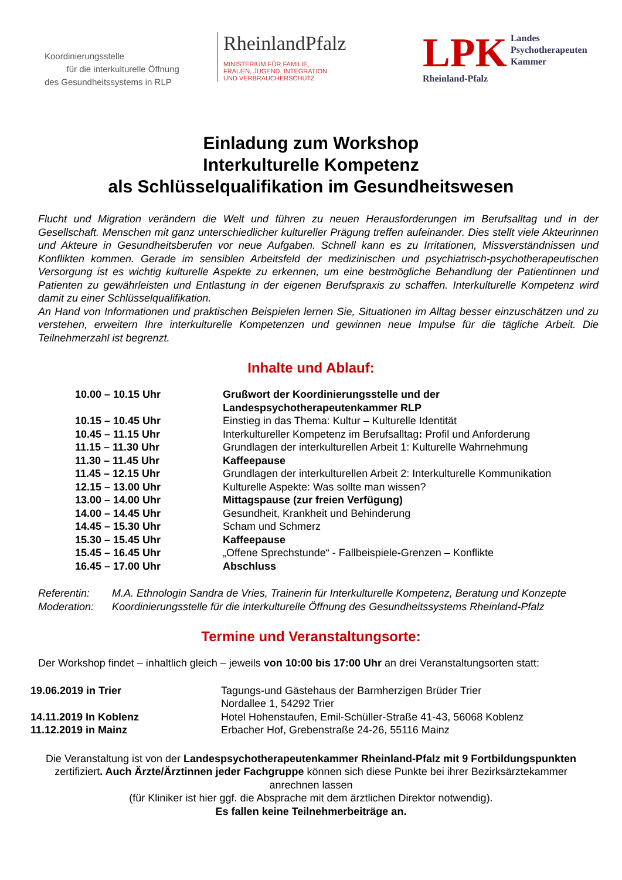Koordinierungsstelle
für die interkulturelle Öffnung
des Gesundheitssystems in RLP
RheinlandPfalz
MINISTERIUM FÜR FAMILIE,
FRAUEN, JUGEND, INTEGRATION
UND VERBRAUCHERSCHUTZ
LPK
Rheinland-Pfalz
Landes
Psychotherapeuten
Kammer
Einladung zum Workshop
Interkulturelle Kompetenz
als Schlüsselqualifikation im Gesundheitswesen
Flucht und Migration verändern die Welt und führen zu neuen Herausforderungen im Berufsalltag und in der Gesellschaft. Menschen mit ganz unterschiedlicher kultureller Prägung treffen aufeinander. Dies stellt viele Akteurinnen und Akteure in Gesundheitsberufen vor neue Aufgaben. Schnell kann es zu Irritationen, Missverständnissen und Konflikten kommen. Gerade im sensiblen Arbeitsfeld der medizinischen und psychiatrisch-psychotherapeutischen Versorgung ist es wichtig kulturelle Aspekte zu erkennen, um eine bestmögliche Behandlung der Patientinnen und Patienten zu gewährleisten und Entlastung in der eigenen Berufspraxis zu schaffen. Interkulturelle Kompetenz wird damit zu einer Schlüsselqualifikation.
An Hand von Informationen und praktischen Beispielen lernen Sie, Situationen im Alltag besser einzuschätzen und zu verstehen, erweitern Ihre interkulturelle Kompetenzen und gewinnen neue Impulse für die tägliche Arbeit. Die Teilnehmerzahl ist begrenzt.
Inhalte und Ablauf:
| 10.00 – 10.15 Uhr | Grußwort der Koordinierungsstelle und der Landespsychotherapeutenkammer RLP |
| 10.15 – 10.45 Uhr | Einstieg in das Thema: Kultur – Kulturelle Identität |
| 10.45 – 11.15 Uhr | Interkultureller Kompetenz im Berufsalltag : Profil und Anforderung |
| 11.15 – 11.30 Uhr | Grundlagen der interkulturellen Arbeit 1: Kulturelle Wahrnehmung |
| 11.30 – 11.45 Uhr | Kaffeepause |
| 11.45 – 12.15 Uhr | Grundlagen der interkulturellen Arbeit 2: Interkulturelle Kommunikation |
| 12.15 – 13.00 Uhr | Kulturelle Aspekte: Was sollte man wissen? |
| 13.00 – 14.00 Uhr | Mittagspause (zur freien Verfügung) |
| 14.00 – 14.45 Uhr | Gesundheit, Krankheit und Behinderung |
| 14.45 – 15.30 Uhr | Scham und Schmerz |
| 15.30 – 15.45 Uhr | Kaffeepause |
| 15.45 – 16.45 Uhr | „Offene Sprechstunde“ - Fallbeispiele - Grenzen – Konflikte |
| 16.45 – 17.00 Uhr | Abschluss |
| Referentin: | M.A. Ethnologin Sandra de Vries, Trainerin für Interkulturelle Kompetenz, Beratung und Konzepte |
| Moderation: | Koordinierungsstelle für die interkulturelle Öffnung des Gesundheitssystems Rheinland-Pfalz |
Termine und Veranstaltungsorte:
Der Workshop findet – inhaltlich gleich – jeweils von 10:00 bis 17:00 Uhr an drei Veranstaltungsorten statt:
| 19.06.2019 in Trier | Tagungs-und Gästehaus der Barmherzigen Brüder Trier Nordallee 1, 54292 Trier |
| 14.11.2019 In Koblenz | Hotel Hohenstaufen, Emil-Schüller-Straße 41-43, 56068 Koblenz |
| 11.12.2019 in Mainz | Erbacher Hof, Grebenstraße 24-26, 55116 Mainz |
Die Veranstaltung ist von der Landespsychotherapeutenkammer Rheinland-Pfalz mit 9 Fortbildungspunkten zertifiziert. Auch Ärzte/Ärztinnen jeder Fachgruppe können sich diese Punkte bei ihrer Bezirksärztekammer anrechnen lassen
(für Kliniker ist hier ggf. die Absprache mit dem ärztlichen Direktor notwendig).
Es fallen keine Teilnehmerbeiträge an.